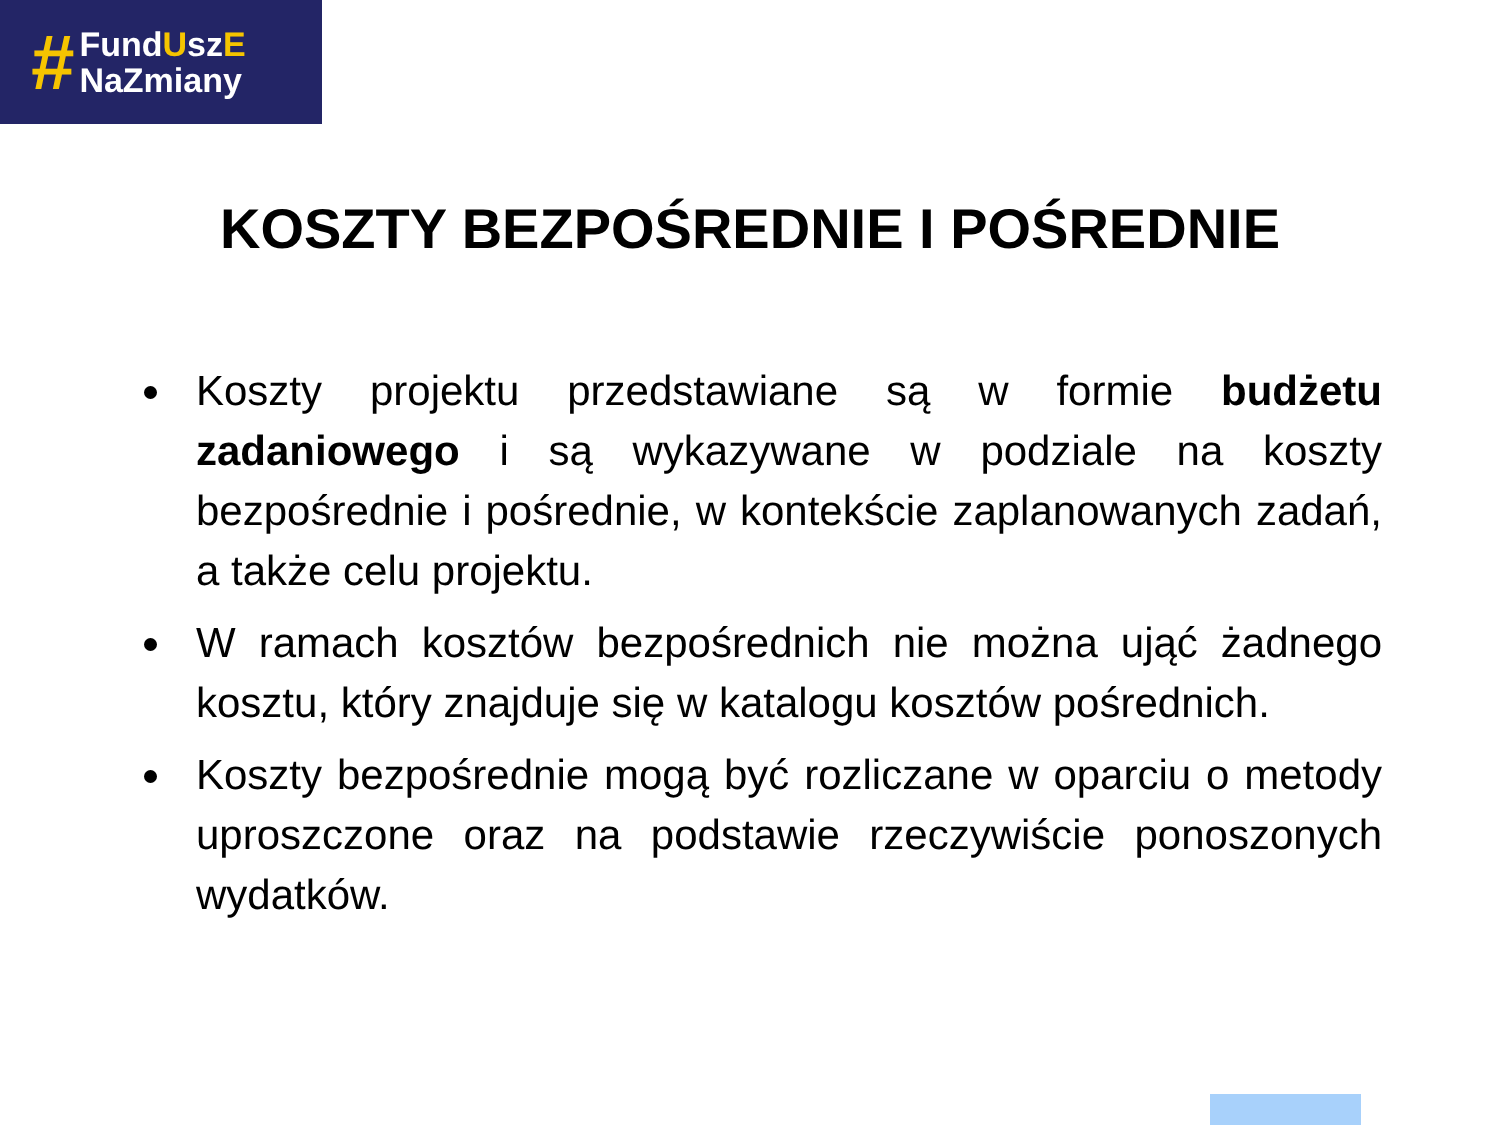#
FundUszE
NaZmiany
KOSZTY BEZPOŚREDNIE I POŚREDNIE
Koszty projektu przedstawiane są w formie budżetu zadaniowego i są wykazywane w podziale na koszty bezpośrednie i pośrednie, w kontekście zaplanowanych zadań, a także celu projektu.
W ramach kosztów bezpośrednich nie można ująć żadnego kosztu, który znajduje się w katalogu kosztów pośrednich.
Koszty bezpośrednie mogą być rozliczane w oparciu o metody uproszczone oraz na podstawie rzeczywiście ponoszonych wydatków.